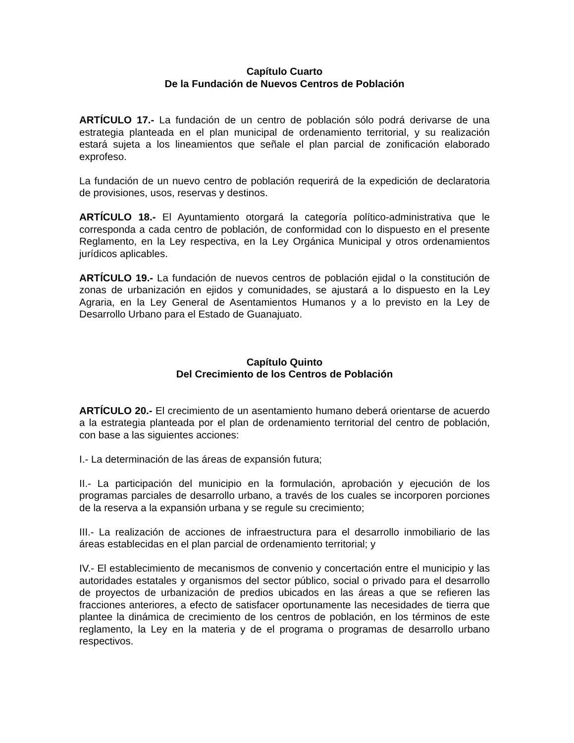Capítulo Cuarto
De la Fundación de Nuevos Centros de Población
ARTÍCULO 17.- La fundación de un centro de población sólo podrá derivarse de una estrategia planteada en el plan municipal de ordenamiento territorial, y su realización estará sujeta a los lineamientos que señale el plan parcial de zonificación elaborado exprofeso.
La fundación de un nuevo centro de población requerirá de la expedición de declaratoria de provisiones, usos, reservas y destinos.
ARTÍCULO 18.- El Ayuntamiento otorgará la categoría político-administrativa que le corresponda a cada centro de población, de conformidad con lo dispuesto en el presente Reglamento, en la Ley respectiva, en la Ley Orgánica Municipal y otros ordenamientos jurídicos aplicables.
ARTÍCULO 19.- La fundación de nuevos centros de población ejidal o la constitución de zonas de urbanización en ejidos y comunidades, se ajustará a lo dispuesto en la Ley Agraria, en la Ley General de Asentamientos Humanos y a lo previsto en la Ley de Desarrollo Urbano para el Estado de Guanajuato.
Capítulo Quinto
Del Crecimiento de los Centros de Población
ARTÍCULO 20.- El crecimiento de un asentamiento humano deberá orientarse de acuerdo a la estrategia planteada por el plan de ordenamiento territorial del centro de población, con base a las siguientes acciones:
I.- La determinación de las áreas de expansión futura;
II.- La participación del municipio en la formulación, aprobación y ejecución de los programas parciales de desarrollo urbano, a través de los cuales se incorporen porciones de la reserva a la expansión urbana y se regule su crecimiento;
III.- La realización de acciones de infraestructura para el desarrollo inmobiliario de las áreas establecidas en el plan parcial de ordenamiento territorial; y
IV.- El establecimiento de mecanismos de convenio y concertación entre el municipio y las autoridades estatales y organismos del sector público, social o privado para el desarrollo de proyectos de urbanización de predios ubicados en las áreas a que se refieren las fracciones anteriores, a efecto de satisfacer oportunamente las necesidades de tierra que plantee la dinámica de crecimiento de los centros de población, en los términos de este reglamento, la Ley en la materia y de el programa o programas de desarrollo urbano respectivos.